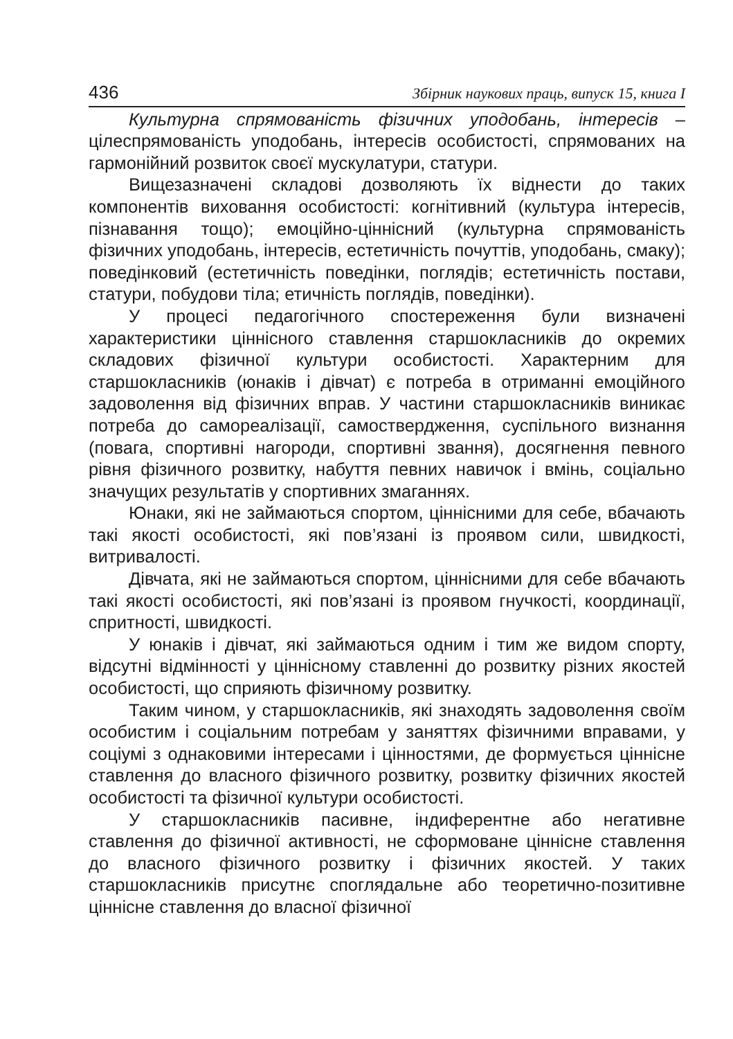436 Збірник наукових праць, випуск 15, книга І
Культурна спрямованість фізичних уподобань, інтересів – цілеспрямованість уподобань, інтересів особистості, спрямованих на гармонійний розвиток своєї мускулатури, статури.
Вищезазначені складові дозволяють їх віднести до таких компонентів виховання особистості: когнітивний (культура інтересів, пізнавання тощо); емоційно-ціннісний (культурна спрямованість фізичних уподобань, інтересів, естетичність почуттів, уподобань, смаку); поведінковий (естетичність поведінки, поглядів; естетичність постави, статури, побудови тіла; етичність поглядів, поведінки).
У процесі педагогічного спостереження були визначені характеристики ціннісного ставлення старшокласників до окремих складових фізичної культури особистості. Характерним для старшокласників (юнаків і дівчат) є потреба в отриманні емоційного задоволення від фізичних вправ. У частини старшокласників виникає потреба до самореалізації, самоствердження, суспільного визнання (повага, спортивні нагороди, спортивні звання), досягнення певного рівня фізичного розвитку, набуття певних навичок і вмінь, соціально значущих результатів у спортивних змаганнях.
Юнаки, які не займаються спортом, ціннісними для себе, вбачають такі якості особистості, які пов’язані із проявом сили, швидкості, витривалості.
Дівчата, які не займаються спортом, ціннісними для себе вбачають такі якості особистості, які пов’язані із проявом гнучкості, координації, спритності, швидкості.
У юнаків і дівчат, які займаються одним і тим же видом спорту, відсутні відмінності у ціннісному ставленні до розвитку різних якостей особистості, що сприяють фізичному розвитку.
Таким чином, у старшокласників, які знаходять задоволення своїм особистим і соціальним потребам у заняттях фізичними вправами, у соціумі з однаковими інтересами і цінностями, де формується ціннісне ставлення до власного фізичного розвитку, розвитку фізичних якостей особистості та фізичної культури особистості.
У старшокласників пасивне, індиферентне або негативне ставлення до фізичної активності, не сформоване ціннісне ставлення до власного фізичного розвитку і фізичних якостей. У таких старшокласників присутнє споглядальне або теоретично-позитивне ціннісне ставлення до власної фізичної